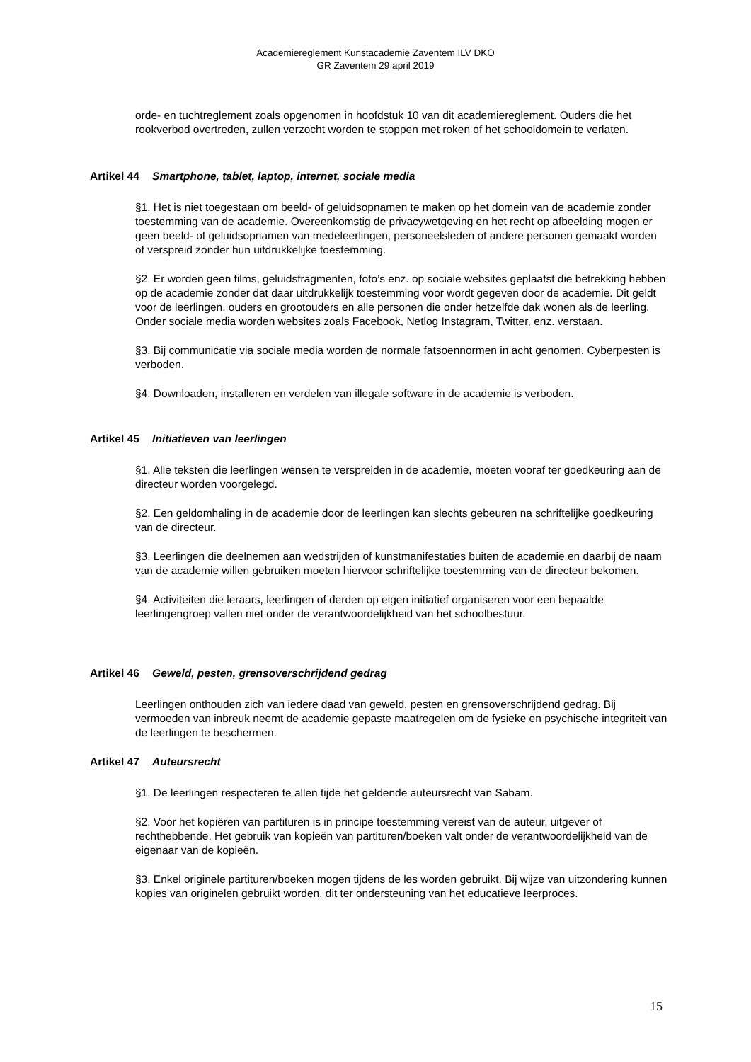Academiereglement Kunstacademie Zaventem ILV DKO
GR Zaventem 29 april 2019
orde- en tuchtreglement zoals opgenomen in hoofdstuk 10 van dit academiereglement. Ouders die het rookverbod overtreden, zullen verzocht worden te stoppen met roken of het schooldomein te verlaten.
Artikel 44 Smartphone, tablet, laptop, internet, sociale media
§1. Het is niet toegestaan om beeld- of geluidsopnamen te maken op het domein van de academie zonder toestemming van de academie. Overeenkomstig de privacywetgeving en het recht op afbeelding mogen er geen beeld- of geluidsopnamen van medeleerlingen, personeelsleden of andere personen gemaakt worden of verspreid zonder hun uitdrukkelijke toestemming.
§2. Er worden geen films, geluidsfragmenten, foto’s enz. op sociale websites geplaatst die betrekking hebben op de academie zonder dat daar uitdrukkelijk toestemming voor wordt gegeven door de academie. Dit geldt voor de leerlingen, ouders en grootouders en alle personen die onder hetzelfde dak wonen als de leerling. Onder sociale media worden websites zoals Facebook, Netlog Instagram, Twitter, enz. verstaan.
§3. Bij communicatie via sociale media worden de normale fatsoennormen in acht genomen. Cyberpesten is verboden.
§4. Downloaden, installeren en verdelen van illegale software in de academie is verboden.
Artikel 45 Initiatieven van leerlingen
§1. Alle teksten die leerlingen wensen te verspreiden in de academie, moeten vooraf ter goedkeuring aan de directeur worden voorgelegd.
§2. Een geldomhaling in de academie door de leerlingen kan slechts gebeuren na schriftelijke goedkeuring van de directeur.
§3. Leerlingen die deelnemen aan wedstrijden of kunstmanifestaties buiten de academie en daarbij de naam van de academie willen gebruiken moeten hiervoor schriftelijke toestemming van de directeur bekomen.
§4. Activiteiten die leraars, leerlingen of derden op eigen initiatief organiseren voor een bepaalde leerlingengroep vallen niet onder de verantwoordelijkheid van het schoolbestuur.
Artikel 46 Geweld, pesten, grensoverschrijdend gedrag
Leerlingen onthouden zich van iedere daad van geweld, pesten en grensoverschrijdend gedrag. Bij vermoeden van inbreuk neemt de academie gepaste maatregelen om de fysieke en psychische integriteit van de leerlingen te beschermen.
Artikel 47 Auteursrecht
§1. De leerlingen respecteren te allen tijde het geldende auteursrecht van Sabam.
§2. Voor het kopiëren van partituren is in principe toestemming vereist van de auteur, uitgever of rechthebbende. Het gebruik van kopieën van partituren/boeken valt onder de verantwoordelijkheid van de eigenaar van de kopieën.
§3. Enkel originele partituren/boeken mogen tijdens de les worden gebruikt. Bij wijze van uitzondering kunnen kopies van originelen gebruikt worden, dit ter ondersteuning van het educatieve leerproces.
15